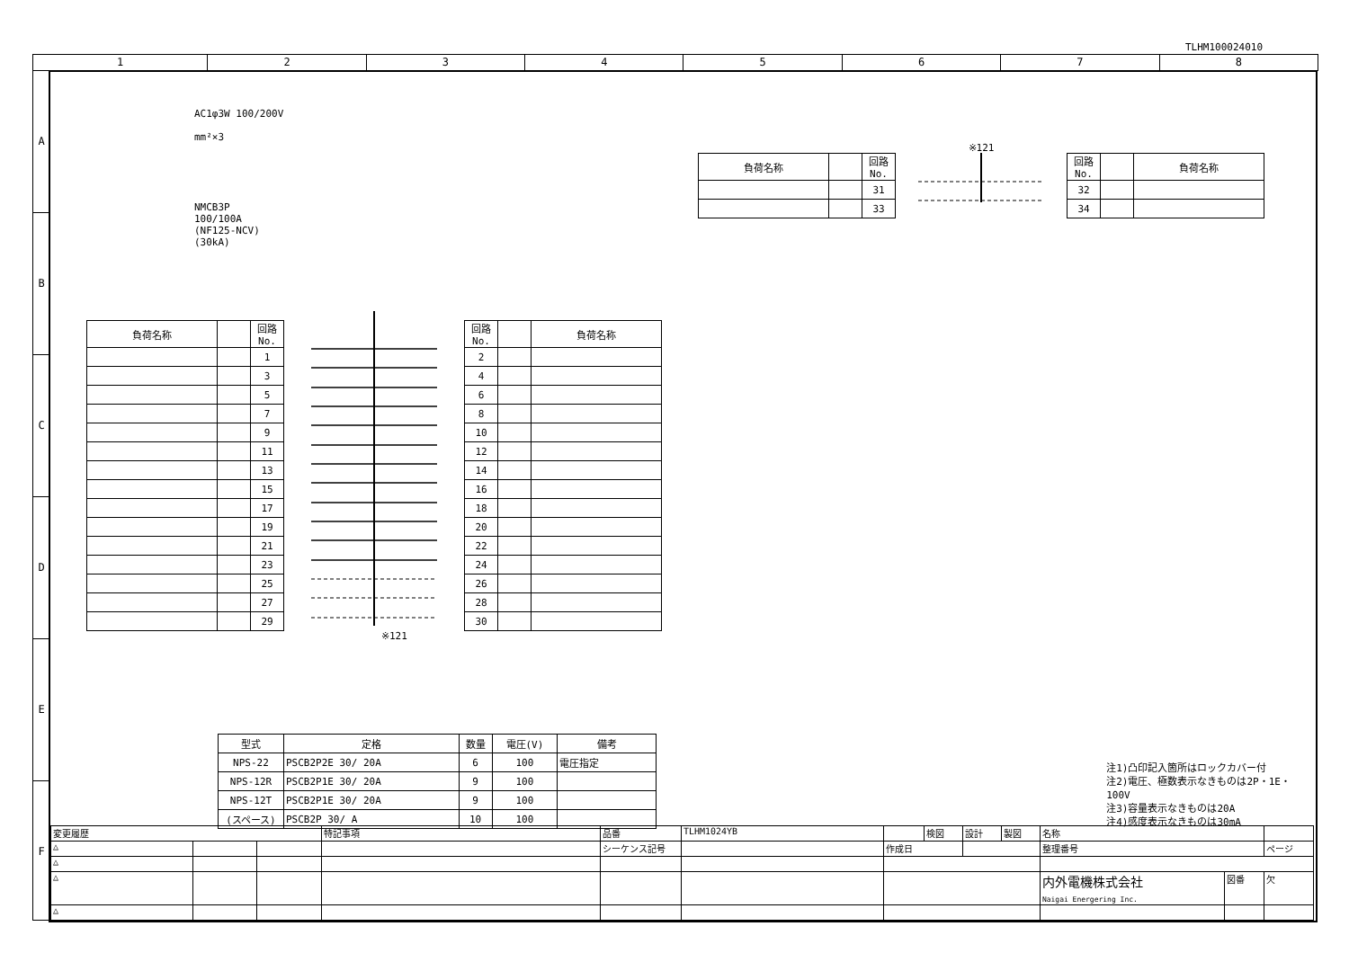TLHM100024010
1 2 3 4 5 6 7 8
A
B
C
D
E
F
AC1φ3W 100/200V
mm²×3
NMCB3P
100/100A
(NF125-NCV)
(30kA)
| 負荷名称 | | 回路No. |
| --- | --- | --- |
| | | 31 |
| | | 33 |
※121
| 回路No. | | 負荷名称 |
| --- | --- | --- |
| 32 | | |
| 34 | | |
| 負荷名称 | | 回路No. |
| --- | --- | --- |
| | | 1 |
| | | 3 |
| | | 5 |
| | | 7 |
| | | 9 |
| | | 11 |
| | | 13 |
| | | 15 |
| | | 17 |
| | | 19 |
| | | 21 |
| | | 23 |
| | | 25 |
| | | 27 |
| | | 29 |
※121
| 回路No. | | 負荷名称 |
| --- | --- | --- |
| 2 | | |
| 4 | | |
| 6 | | |
| 8 | | |
| 10 | | |
| 12 | | |
| 14 | | |
| 16 | | |
| 18 | | |
| 20 | | |
| 22 | | |
| 24 | | |
| 26 | | |
| 28 | | |
| 30 | | |
| 型式 | 定格 | 数量 | 電圧(V) | 備考 |
| --- | --- | --- | --- | --- |
| NPS-22 | PSCB2P2E 30/ 20A | 6 | 100 | 電圧指定 |
| NPS-12R | PSCB2P1E 30/ 20A | 9 | 100 | |
| NPS-12T | PSCB2P1E 30/ 20A | 9 | 100 | |
| (スペース) | PSCB2P 30/ A | 10 | 100 | |
注1)凸印記入箇所はロックカバー付
注2)電圧、極数表示なきものは2P・1E・100V
注3)容量表示なきものは20A
注4)感度表示なきものは30mA
| 変更履歴 | | | 特記事項 | 品番 | TLHM1024YB | | 検図 | 設計 | 製図 | 名称 | | |
| △ | | | | シーケンス記号 | | 作成日 | | | | 整理番号 | | ページ |
| △ | | | | | | | | | | | | |
| △ | | | | | | | | | | 内外電機株式会社 Naigai Energering Inc. | 図番 | 欠 |
| △ | | | | | | | | | | | | |